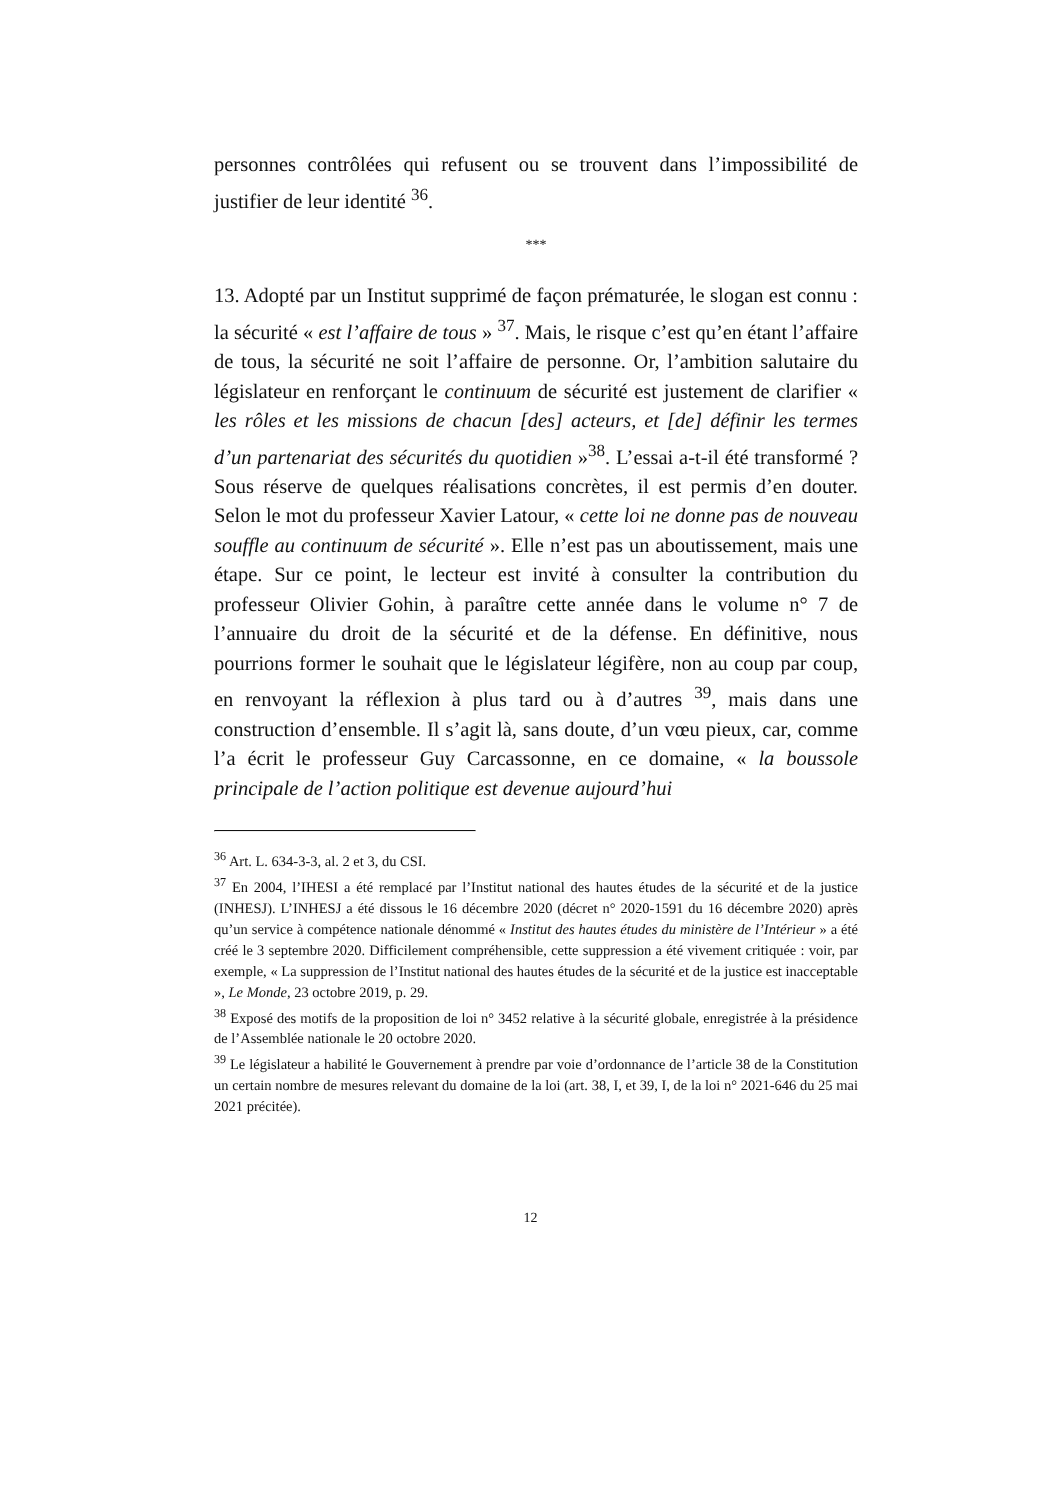personnes contrôlées qui refusent ou se trouvent dans l’impossibilité de justifier de leur identité <sup>36</sup>.
***
13. Adopté par un Institut supprimé de façon prématurée, le slogan est connu : la sécurité « est l’affaire de tous » <sup>37</sup>. Mais, le risque c’est qu’en étant l’affaire de tous, la sécurité ne soit l’affaire de personne. Or, l’ambition salutaire du législateur en renforçant le continuum de sécurité est justement de clarifier « les rôles et les missions de chacun [des] acteurs, et [de] définir les termes d’un partenariat des sécurités du quotidien »<sup>38</sup>. L’essai a-t-il été transformé ? Sous réserve de quelques réalisations concrètes, il est permis d’en douter. Selon le mot du professeur Xavier Latour, « cette loi ne donne pas de nouveau souffle au continuum de sécurité ». Elle n’est pas un aboutissement, mais une étape. Sur ce point, le lecteur est invité à consulter la contribution du professeur Olivier Gohin, à paraître cette année dans le volume n° 7 de l’annuaire du droit de la sécurité et de la défense. En définitive, nous pourrions former le souhait que le législateur légifère, non au coup par coup, en renvoyant la réflexion à plus tard ou à d’autres <sup>39</sup>, mais dans une construction d’ensemble. Il s’agit là, sans doute, d’un vœu pieux, car, comme l’a écrit le professeur Guy Carcassonne, en ce domaine, « la boussole principale de l’action politique est devenue aujourd’hui
<sup>36</sup> Art. L. 634-3-3, al. 2 et 3, du CSI.
<sup>37</sup> En 2004, l’IHESI a été remplacé par l’Institut national des hautes études de la sécurité et de la justice (INHESJ). L’INHESJ a été dissous le 16 décembre 2020 (décret n° 2020-1591 du 16 décembre 2020) après qu’un service à compétence nationale dénommé « Institut des hautes études du ministère de l’Intérieur » a été créé le 3 septembre 2020. Difficilement compréhensible, cette suppression a été vivement critiquée : voir, par exemple, « La suppression de l’Institut national des hautes études de la sécurité et de la justice est inacceptable », Le Monde, 23 octobre 2019, p. 29.
<sup>38</sup> Exposé des motifs de la proposition de loi n° 3452 relative à la sécurité globale, enregistrée à la présidence de l’Assemblée nationale le 20 octobre 2020.
<sup>39</sup> Le législateur a habilité le Gouvernement à prendre par voie d’ordonnance de l’article 38 de la Constitution un certain nombre de mesures relevant du domaine de la loi (art. 38, I, et 39, I, de la loi n° 2021-646 du 25 mai 2021 précitée).
12